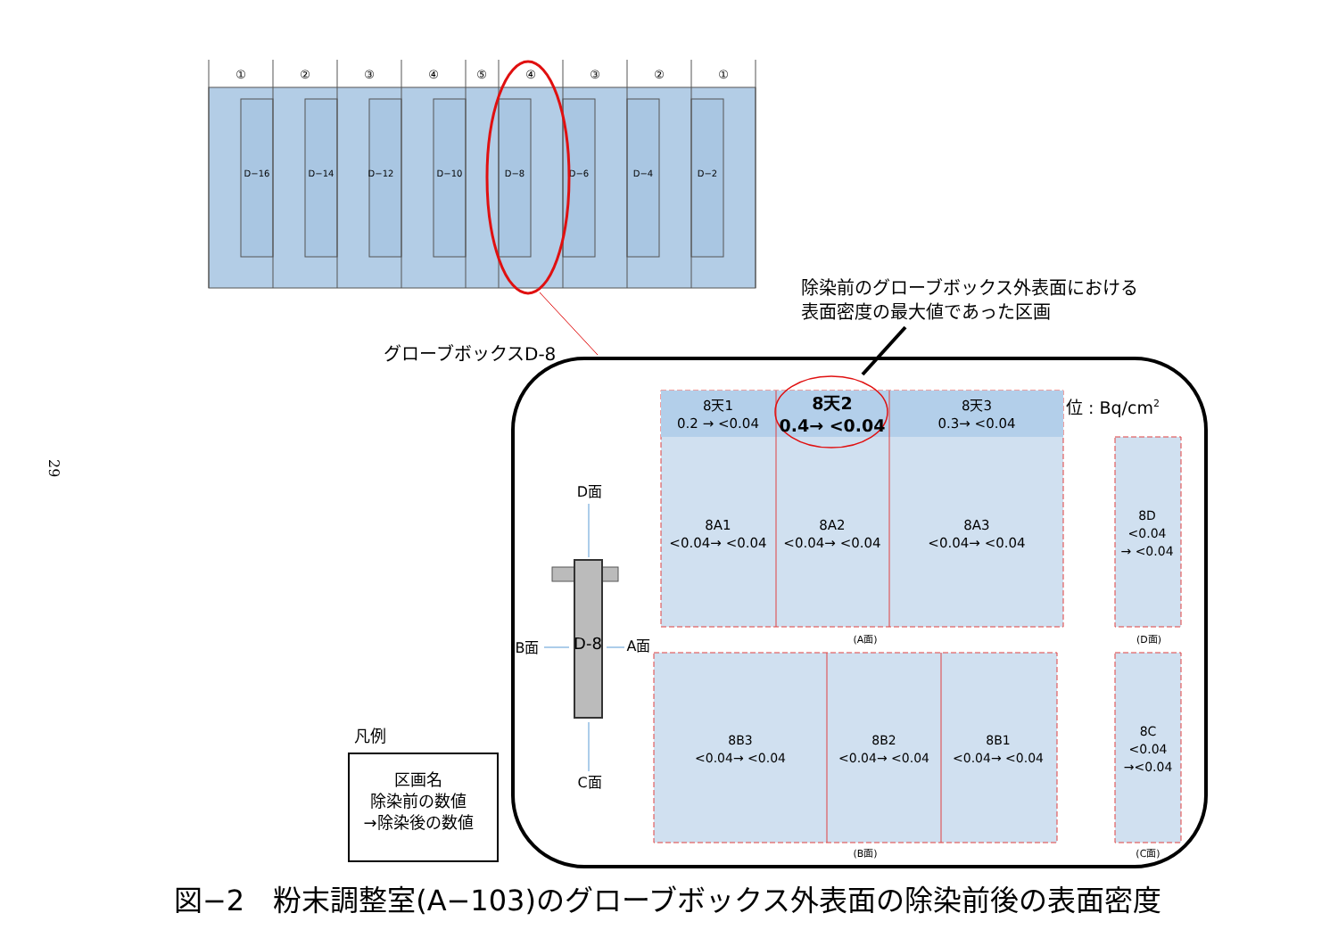29
①
②
③
④
⑤
④
③
②
①
D−16
D−14
D−12
D−10
D−8
D−6
D−4
D−2
グローブボックスD-8
除染前のグローブボックス外表面における
表面密度の最大値であった区画
8天1
0.2 → <0.04
8天2
0.4→ <0.04
8天3
0.3→ <0.04
8A1
<0.04→ <0.04
8A2
<0.04→ <0.04
8A3
<0.04→ <0.04
位 : Bq/cm2
8D
<0.04
→ <0.04
(A面)
(D面)
8B3
<0.04→ <0.04
8B2
<0.04→ <0.04
8B1
<0.04→ <0.04
8C
<0.04
→<0.04
(B面)
(C面)
D面
C面
B面
A面
D-8
凡例
区画名
除染前の数値
→除染後の数値
図−2　粉末調整室(A−103)のグローブボックス外表面の除染前後の表面密度